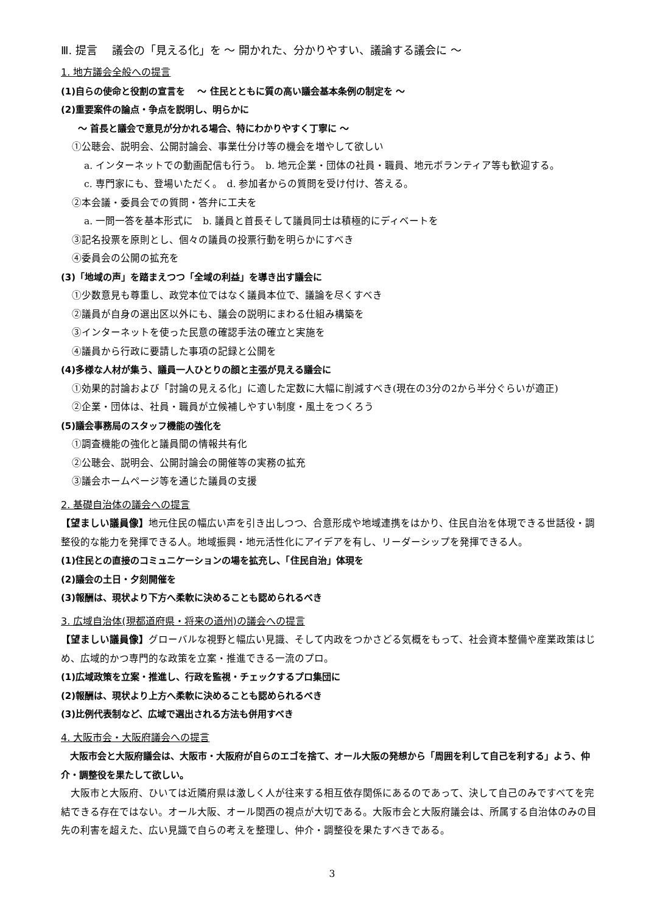Ⅲ. 提言　 議会の「見える化」を ～ 開かれた、分かりやすい、議論する議会に ～
1. 地方議会全般への提言
(1)自らの使命と役割の宣言を　 ～ 住民とともに質の高い議会基本条例の制定を ～
(2)重要案件の論点・争点を説明し、明らかに
～ 首長と議会で意見が分かれる場合、特にわかりやすく丁寧に ～
①公聴会、説明会、公開討論会、事業仕分け等の機会を増やして欲しい
a. インターネットでの動画配信も行う。　b. 地元企業・団体の社員・職員、地元ボランティア等も歓迎する。
c. 専門家にも、登場いただく。　d. 参加者からの質問を受け付け、答える。
②本会議・委員会での質問・答弁に工夫を
a. 一問一答を基本形式に　b. 議員と首長そして議員同士は積極的にディベートを
③記名投票を原則とし、個々の議員の投票行動を明らかにすべき
④委員会の公開の拡充を
(3)「地域の声」を踏まえつつ「全域の利益」を導き出す議会に
①少数意見も尊重し、政党本位ではなく議員本位で、議論を尽くすべき
②議員が自身の選出区以外にも、議会の説明にまわる仕組み構築を
③インターネットを使った民意の確認手法の確立と実施を
④議員から行政に要請した事項の記録と公開を
(4)多様な人材が集う、議員一人ひとりの顔と主張が見える議会に
①効果的討論および「討論の見える化」に適した定数に大幅に削減すべき(現在の3分の2から半分ぐらいが適正)
②企業・団体は、社員・職員が立候補しやすい制度・風土をつくろう
(5)議会事務局のスタッフ機能の強化を
①調査機能の強化と議員間の情報共有化
②公聴会、説明会、公開討論会の開催等の実務の拡充
③議会ホームページ等を通じた議員の支援
2. 基礎自治体の議会への提言
【望ましい議員像】地元住民の幅広い声を引き出しつつ、合意形成や地域連携をはかり、住民自治を体現できる世話役・調整役的な能力を発揮できる人。地域振興・地元活性化にアイデアを有し、リーダーシップを発揮できる人。
(1)住民との直接のコミュニケーションの場を拡充し、「住民自治」体現を
(2)議会の土日・夕刻開催を
(3)報酬は、現状より下方へ柔軟に決めることも認められるべき
3. 広域自治体(現都道府県・将来の道州)の議会への提言
【望ましい議員像】グローバルな視野と幅広い見識、そして内政をつかさどる気概をもって、社会資本整備や産業政策はじめ、広域的かつ専門的な政策を立案・推進できる一流のプロ。
(1)広域政策を立案・推進し、行政を監視・チェックするプロ集団に
(2)報酬は、現状より上方へ柔軟に決めることも認められるべき
(3)比例代表制など、広域で選出される方法も併用すべき
4. 大阪市会・大阪府議会への提言
　大阪市会と大阪府議会は、大阪市・大阪府が自らのエゴを捨て、オール大阪の発想から「周囲を利して自己を利する」よう、仲介・調整役を果たして欲しい。
　大阪市と大阪府、ひいては近隣府県は激しく人が往来する相互依存関係にあるのであって、決して自己のみですべてを完結できる存在ではない。オール大阪、オール関西の視点が大切である。大阪市会と大阪府議会は、所属する自治体のみの目先の利害を超えた、広い見識で自らの考えを整理し、仲介・調整役を果たすべきである。
3